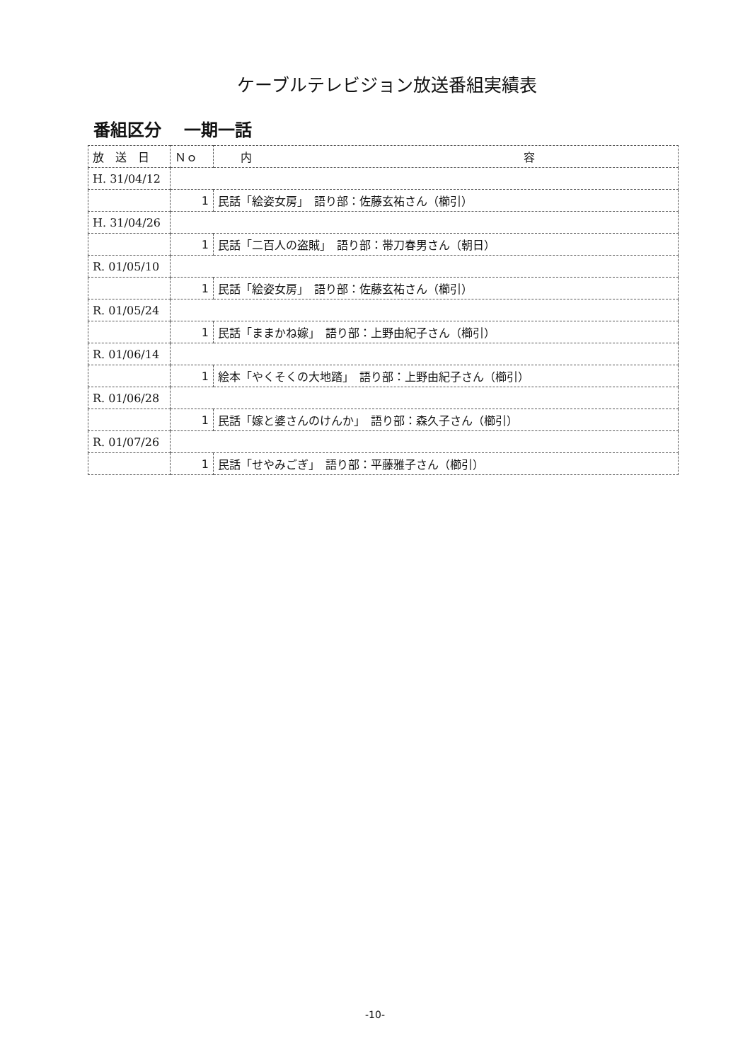ケーブルテレビジョン放送番組実績表
番組区分　 一期一話
| 放 送 日 | Ｎｏ | 内 容 |
| --- | --- | --- |
| H. 31/04/12 | | |
| | 1 | 民話「絵姿女房」 語り部：佐藤玄祐さん（櫛引） |
| H. 31/04/26 | | |
| | 1 | 民話「二百人の盗賊」 語り部：帯刀春男さん（朝日） |
| R. 01/05/10 | | |
| | 1 | 民話「絵姿女房」 語り部：佐藤玄祐さん（櫛引） |
| R. 01/05/24 | | |
| | 1 | 民話「ままかね嫁」 語り部：上野由紀子さん（櫛引） |
| R. 01/06/14 | | |
| | 1 | 絵本「やくそくの大地踏」 語り部：上野由紀子さん（櫛引） |
| R. 01/06/28 | | |
| | 1 | 民話「嫁と婆さんのけんか」 語り部：森久子さん（櫛引） |
| R. 01/07/26 | | |
| | 1 | 民話「せやみごぎ」 語り部：平藤雅子さん（櫛引） |
-10-